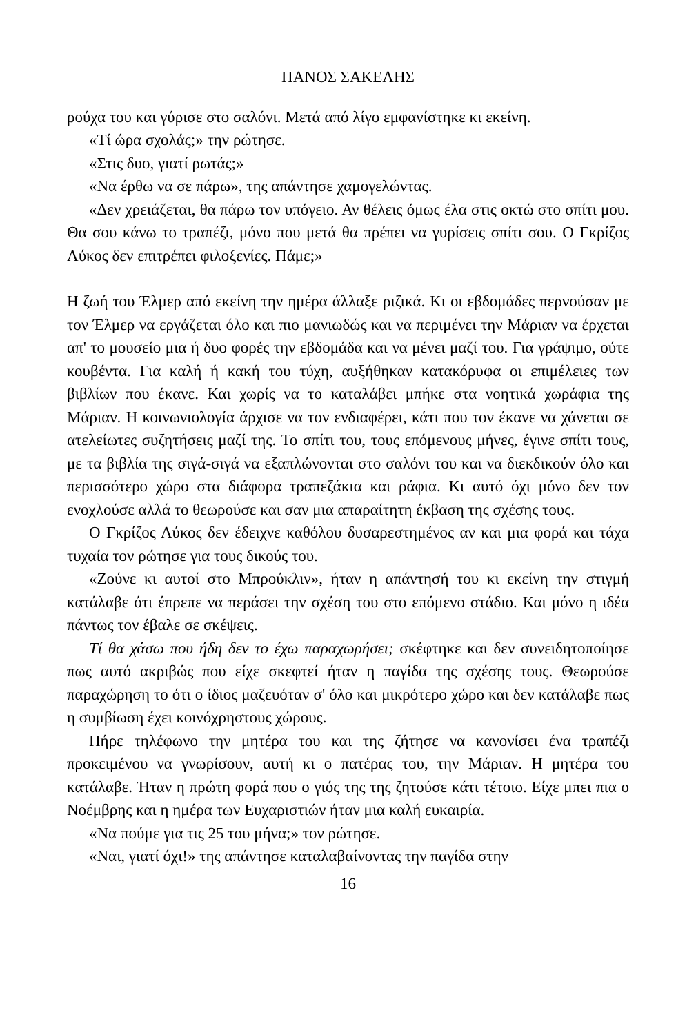ΠΑΝΟΣ ΣΑΚΕΛΗΣ
ρούχα του και γύρισε στο σαλόνι. Μετά από λίγο εμφανίστηκε κι εκείνη.
«Τί ώρα σχολάς;» την ρώτησε.
«Στις δυο, γιατί ρωτάς;»
«Να έρθω να σε πάρω», της απάντησε χαμογελώντας.
«Δεν χρειάζεται, θα πάρω τον υπόγειο. Αν θέλεις όμως έλα στις οκτώ στο σπίτι μου. Θα σου κάνω το τραπέζι, μόνο που μετά θα πρέπει να γυρίσεις σπίτι σου. Ο Γκρίζος Λύκος δεν επιτρέπει φιλοξενίες. Πάμε;»
Η ζωή του Έλμερ από εκείνη την ημέρα άλλαξε ριζικά. Κι οι εβδομάδες περνούσαν με τον Έλμερ να εργάζεται όλο και πιο μανιωδώς και να περιμένει την Μάριαν να έρχεται απ' το μουσείο μια ή δυο φορές την εβδομάδα και να μένει μαζί του. Για γράψιμο, ούτε κουβέντα. Για καλή ή κακή του τύχη, αυξήθηκαν κατακόρυφα οι επιμέλειες των βιβλίων που έκανε. Και χωρίς να το καταλάβει μπήκε στα νοητικά χωράφια της Μάριαν. Η κοινωνιολογία άρχισε να τον ενδιαφέρει, κάτι που τον έκανε να χάνεται σε ατελείωτες συζητήσεις μαζί της. Το σπίτι του, τους επόμενους μήνες, έγινε σπίτι τους, με τα βιβλία της σιγά-σιγά να εξαπλώνονται στο σαλόνι του και να διεκδικούν όλο και περισσότερο χώρο στα διάφορα τραπεζάκια και ράφια. Κι αυτό όχι μόνο δεν τον ενοχλούσε αλλά το θεωρούσε και σαν μια απαραίτητη έκβαση της σχέσης τους.
Ο Γκρίζος Λύκος δεν έδειχνε καθόλου δυσαρεστημένος αν και μια φορά και τάχα τυχαία τον ρώτησε για τους δικούς του.
«Ζούνε κι αυτοί στο Μπρούκλιν», ήταν η απάντησή του κι εκείνη την στιγμή κατάλαβε ότι έπρεπε να περάσει την σχέση του στο επόμενο στάδιο. Και μόνο η ιδέα πάντως τον έβαλε σε σκέψεις.
Τί θα χάσω που ήδη δεν το έχω παραχωρήσει; σκέφτηκε και δεν συνειδητοποίησε πως αυτό ακριβώς που είχε σκεφτεί ήταν η παγίδα της σχέσης τους. Θεωρούσε παραχώρηση το ότι ο ίδιος μαζευόταν σ' όλο και μικρότερο χώρο και δεν κατάλαβε πως η συμβίωση έχει κοινόχρηστους χώρους.
Πήρε τηλέφωνο την μητέρα του και της ζήτησε να κανονίσει ένα τραπέζι προκειμένου να γνωρίσουν, αυτή κι ο πατέρας του, την Μάριαν. Η μητέρα του κατάλαβε. Ήταν η πρώτη φορά που ο γιός της της ζητούσε κάτι τέτοιο. Είχε μπει πια ο Νοέμβρης και η ημέρα των Ευχαριστιών ήταν μια καλή ευκαιρία.
«Να πούμε για τις 25 του μήνα;» τον ρώτησε.
«Ναι, γιατί όχι!» της απάντησε καταλαβαίνοντας την παγίδα στην
16